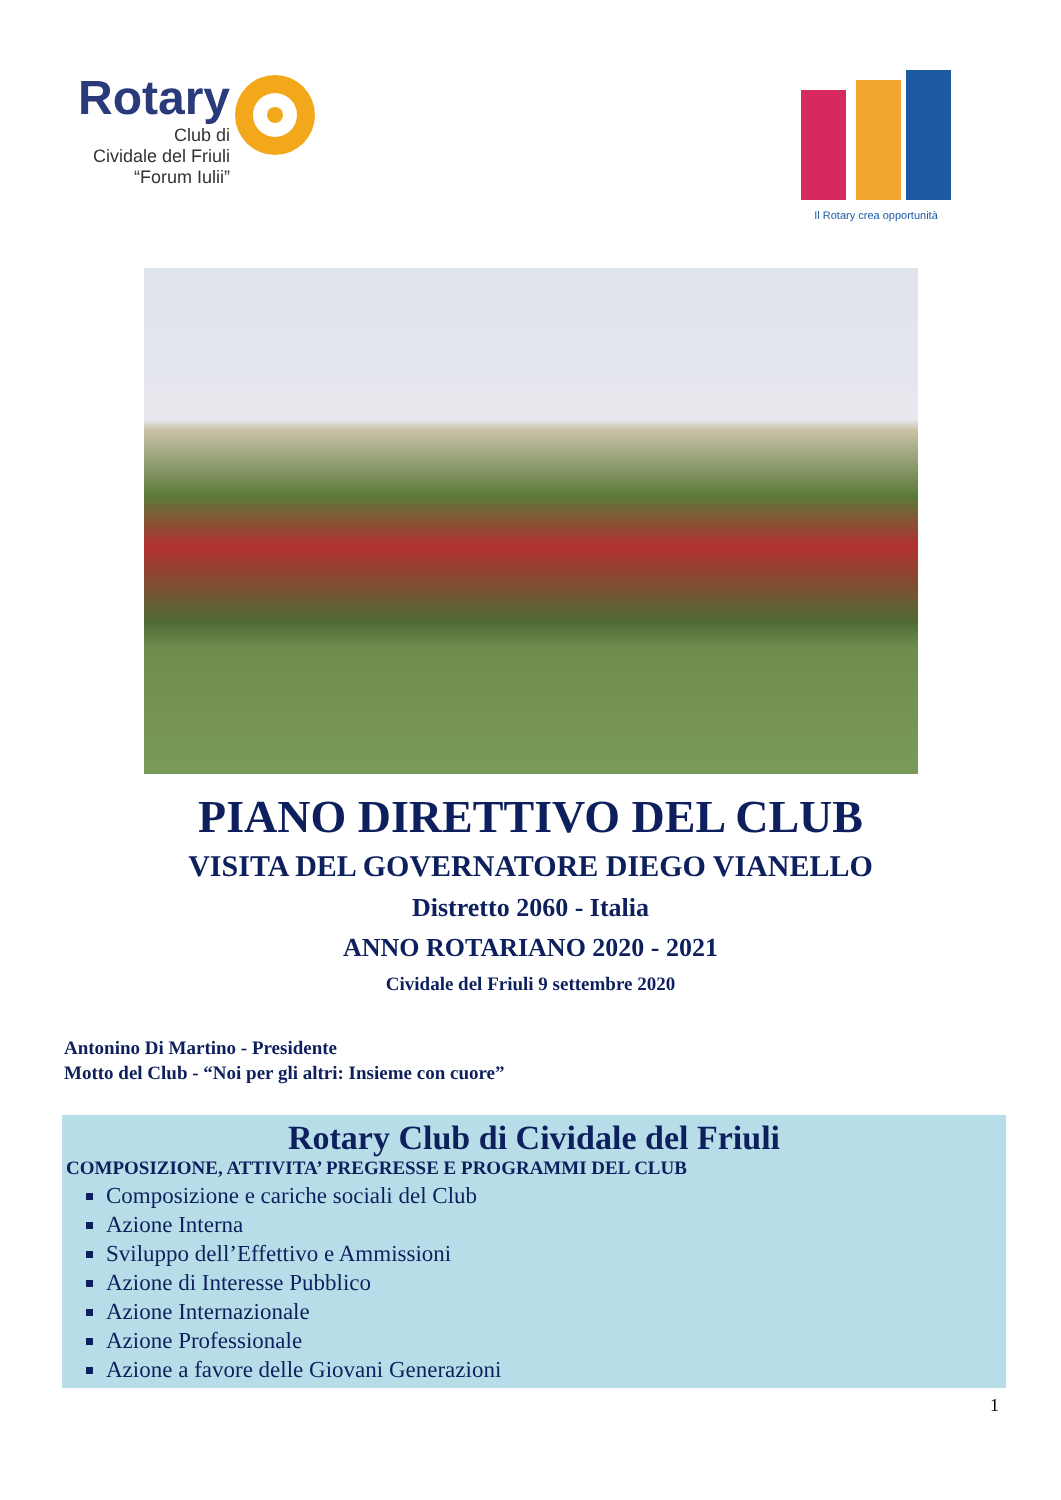Rotary
Club di
Cividale del Friuli
“Forum Iulii”
Il Rotary crea opportunità
PIANO DIRETTIVO DEL CLUB
VISITA DEL GOVERNATORE DIEGO VIANELLO
Distretto 2060 - Italia
ANNO ROTARIANO 2020 - 2021
Cividale del Friuli 9 settembre 2020
Antonino Di Martino - Presidente
Motto del Club - “Noi per gli altri: Insieme con cuore”
Rotary Club di Cividale del Friuli
COMPOSIZIONE, ATTIVITA’ PREGRESSE E PROGRAMMI DEL CLUB
Composizione e cariche sociali del Club
Azione Interna
Sviluppo dell’Effettivo e Ammissioni
Azione di Interesse Pubblico
Azione Internazionale
Azione Professionale
Azione a favore delle Giovani Generazioni
1